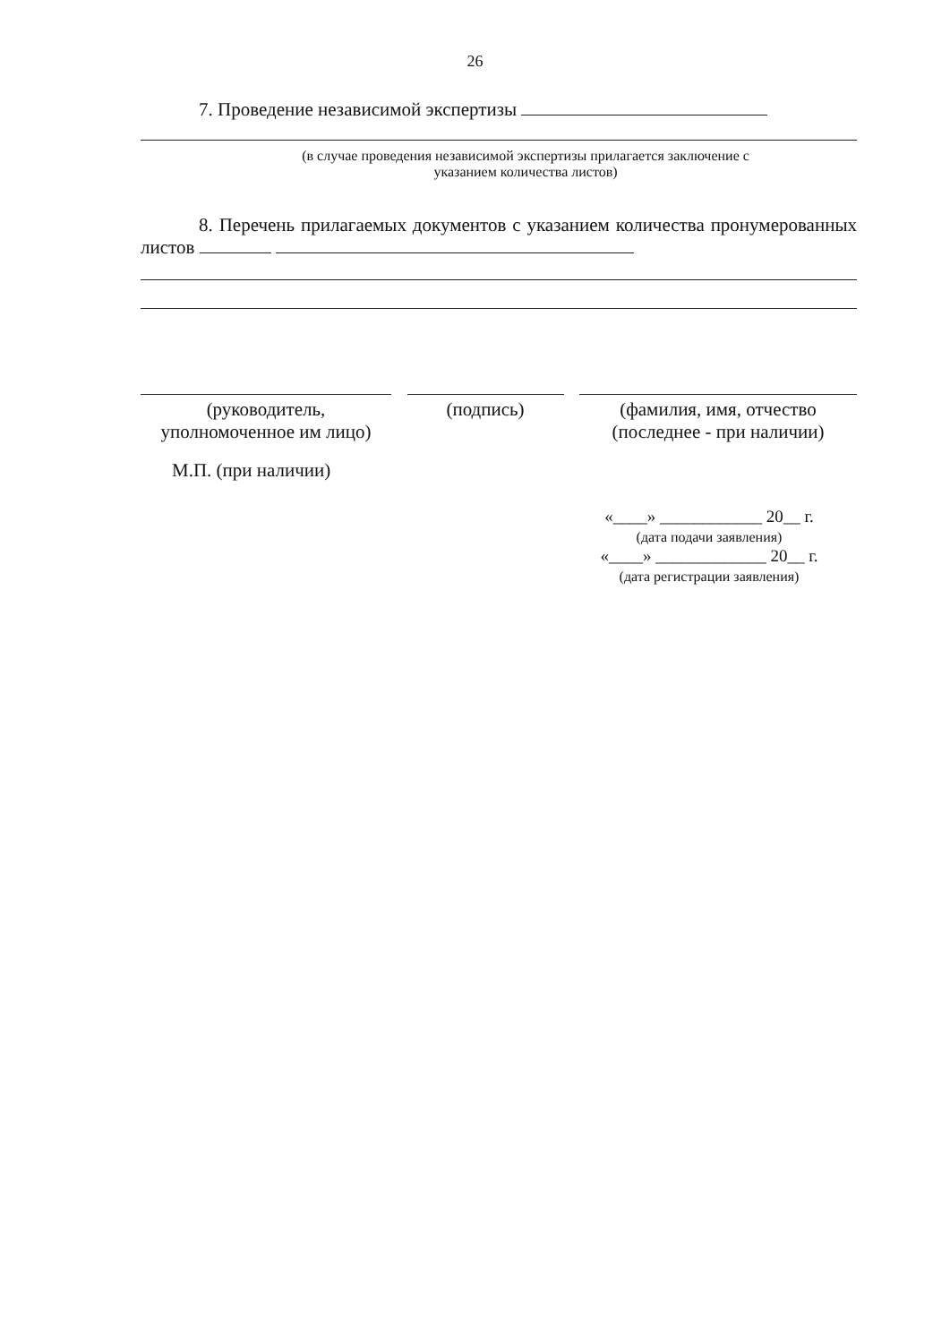26
7. Проведение независимой экспертизы
(в случае проведения независимой экспертизы прилагается заключение с
указанием количества листов)
8. Перечень прилагаемых документов с указанием количества пронумерованных листов
(руководитель,
уполномоченное им лицо)
(подпись) (фамилия, имя, отчество
(последнее - при наличии)
М.П. (при наличии)
«____» ____________ 20__ г.
(дата подачи заявления)
«____» _____________ 20__ г.
(дата регистрации заявления)